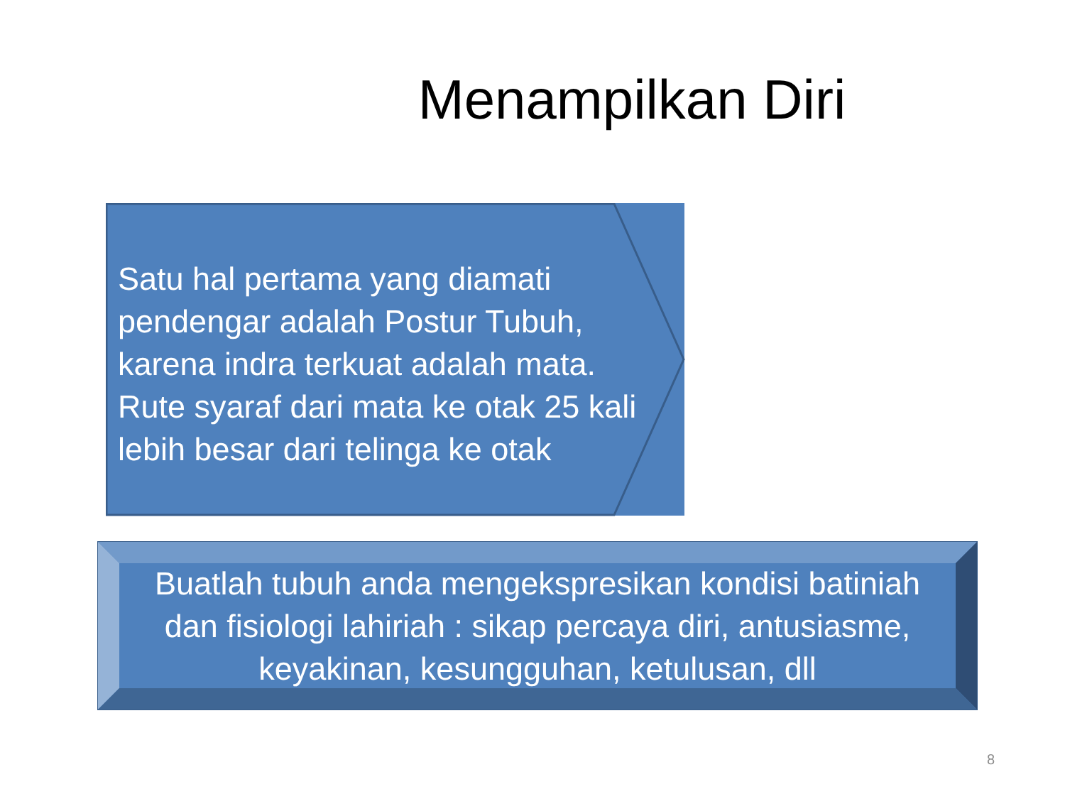Menampilkan Diri
Satu hal pertama yang diamati pendengar adalah Postur Tubuh, karena indra terkuat adalah mata. Rute syaraf dari mata ke otak 25 kali lebih besar dari telinga ke otak
Buatlah tubuh anda mengekspresikan kondisi batiniah dan fisiologi lahiriah : sikap percaya diri, antusiasme, keyakinan, kesungguhan, ketulusan, dll
8